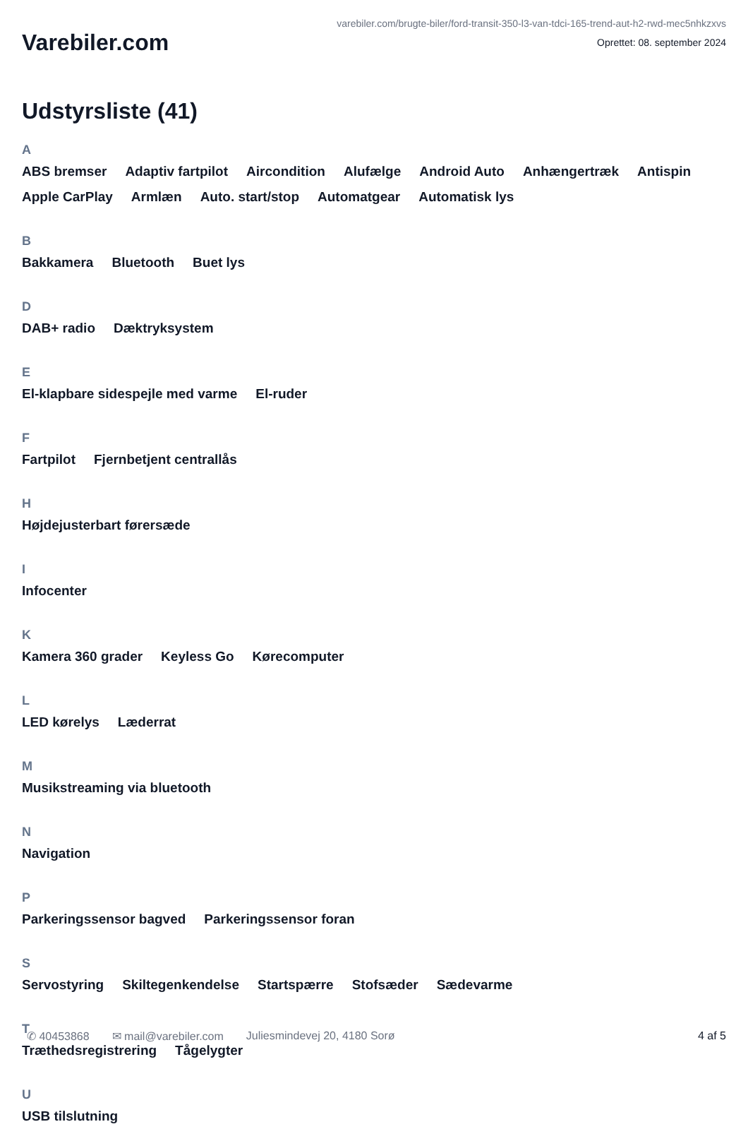Varebiler.com
varebiler.com/brugte-biler/ford-transit-350-l3-van-tdci-165-trend-aut-h2-rwd-mec5nhkzxvs
Oprettet: 08. september 2024
Udstyrsliste (41)
A
ABS bremser Adaptiv fartpilot Aircondition Alufælge Android Auto Anhængertræk Antispin Apple CarPlay Armlæn Auto. start/stop Automatgear Automatisk lys
B
Bakkamera Bluetooth Buet lys
D
DAB+ radio Dæktryksystem
E
El-klapbare sidespejle med varme El-ruder
F
Fartpilot Fjernbetjent centrallås
H
Højdejusterbart førersæde
I
Infocenter
K
Kamera 360 grader Keyless Go Kørecomputer
L
LED kørelys Læderrat
M
Musikstreaming via bluetooth
N
Navigation
P
Parkeringssensor bagved Parkeringssensor foran
S
Servostyring Skiltegenkendelse Startspærre Stofsæder Sædevarme
T
Træthedsregistrering Tågelygter
U
USB tilslutning
✆ 40453868 ✉ mail@varebiler.com Juliesmindevej 20, 4180 Sorø 4 af 5